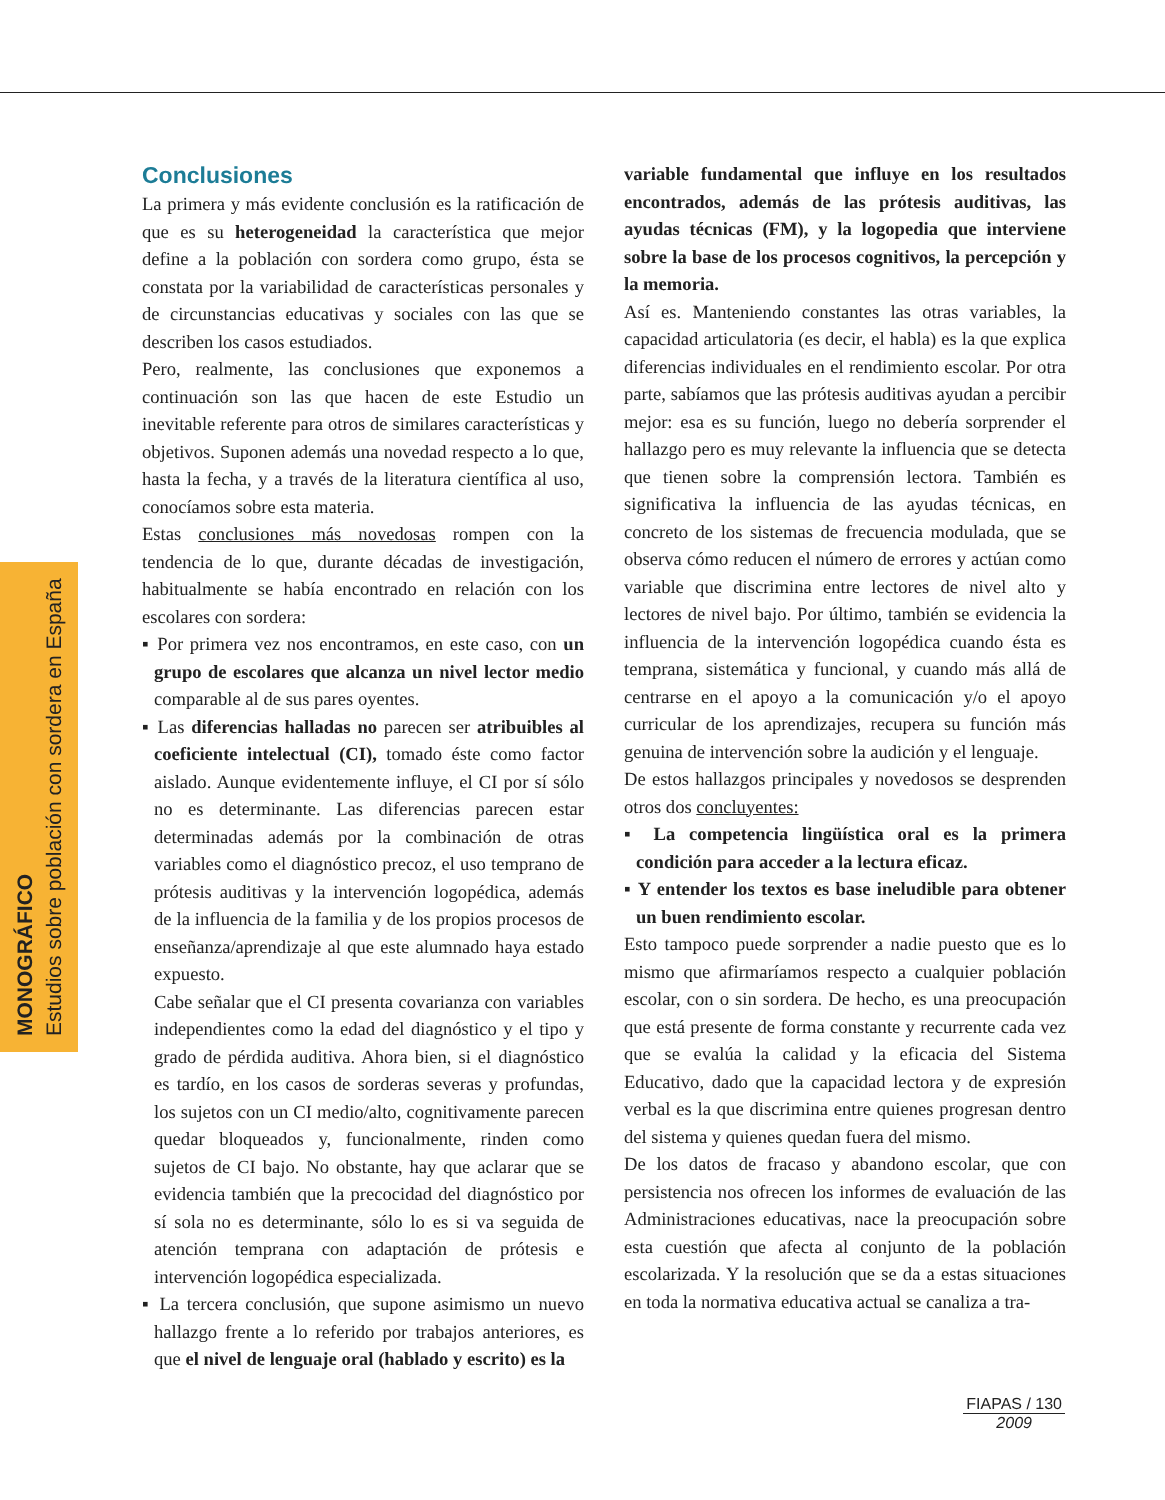MONOGRÁFICO
Estudios sobre población con sordera en España
Conclusiones
La primera y más evidente conclusión es la ratificación de que es su heterogeneidad la característica que mejor define a la población con sordera como grupo, ésta se constata por la variabilidad de características personales y de circunstancias educativas y sociales con las que se describen los casos estudiados.
Pero, realmente, las conclusiones que exponemos a continuación son las que hacen de este Estudio un inevitable referente para otros de similares características y objetivos. Suponen además una novedad respecto a lo que, hasta la fecha, y a través de la literatura científica al uso, conocíamos sobre esta materia.
Estas conclusiones más novedosas rompen con la tendencia de lo que, durante décadas de investigación, habitualmente se había encontrado en relación con los escolares con sordera:
▪ Por primera vez nos encontramos, en este caso, con un grupo de escolares que alcanza un nivel lector medio comparable al de sus pares oyentes.
▪ Las diferencias halladas no parecen ser atribuibles al coeficiente intelectual (CI), tomado éste como factor aislado. Aunque evidentemente influye, el CI por sí sólo no es determinante. Las diferencias parecen estar determinadas además por la combinación de otras variables como el diagnóstico precoz, el uso temprano de prótesis auditivas y la intervención logopédica, además de la influencia de la familia y de los propios procesos de enseñanza/aprendizaje al que este alumnado haya estado expuesto.
Cabe señalar que el CI presenta covarianza con variables independientes como la edad del diagnóstico y el tipo y grado de pérdida auditiva. Ahora bien, si el diagnóstico es tardío, en los casos de sorderas severas y profundas, los sujetos con un CI medio/alto, cognitivamente parecen quedar bloqueados y, funcionalmente, rinden como sujetos de CI bajo. No obstante, hay que aclarar que se evidencia también que la precocidad del diagnóstico por sí sola no es determinante, sólo lo es si va seguida de atención temprana con adaptación de prótesis e intervención logopédica especializada.
▪ La tercera conclusión, que supone asimismo un nuevo hallazgo frente a lo referido por trabajos anteriores, es que el nivel de lenguaje oral (hablado y escrito) es la
variable fundamental que influye en los resultados encontrados, además de las prótesis auditivas, las ayudas técnicas (FM), y la logopedia que interviene sobre la base de los procesos cognitivos, la percepción y la memoria.
Así es. Manteniendo constantes las otras variables, la capacidad articulatoria (es decir, el habla) es la que explica diferencias individuales en el rendimiento escolar. Por otra parte, sabíamos que las prótesis auditivas ayudan a percibir mejor: esa es su función, luego no debería sorprender el hallazgo pero es muy relevante la influencia que se detecta que tienen sobre la comprensión lectora. También es significativa la influencia de las ayudas técnicas, en concreto de los sistemas de frecuencia modulada, que se observa cómo reducen el número de errores y actúan como variable que discrimina entre lectores de nivel alto y lectores de nivel bajo. Por último, también se evidencia la influencia de la intervención logopédica cuando ésta es temprana, sistemática y funcional, y cuando más allá de centrarse en el apoyo a la comunicación y/o el apoyo curricular de los aprendizajes, recupera su función más genuina de intervención sobre la audición y el lenguaje.
De estos hallazgos principales y novedosos se desprenden otros dos concluyentes:
▪ La competencia lingüística oral es la primera condición para acceder a la lectura eficaz.
▪ Y entender los textos es base ineludible para obtener un buen rendimiento escolar.
Esto tampoco puede sorprender a nadie puesto que es lo mismo que afirmaríamos respecto a cualquier población escolar, con o sin sordera. De hecho, es una preocupación que está presente de forma constante y recurrente cada vez que se evalúa la calidad y la eficacia del Sistema Educativo, dado que la capacidad lectora y de expresión verbal es la que discrimina entre quienes progresan dentro del sistema y quienes quedan fuera del mismo.
De los datos de fracaso y abandono escolar, que con persistencia nos ofrecen los informes de evaluación de las Administraciones educativas, nace la preocupación sobre esta cuestión que afecta al conjunto de la población escolarizada. Y la resolución que se da a estas situaciones en toda la normativa educativa actual se canaliza a tra-
FIAPAS / 130
2009